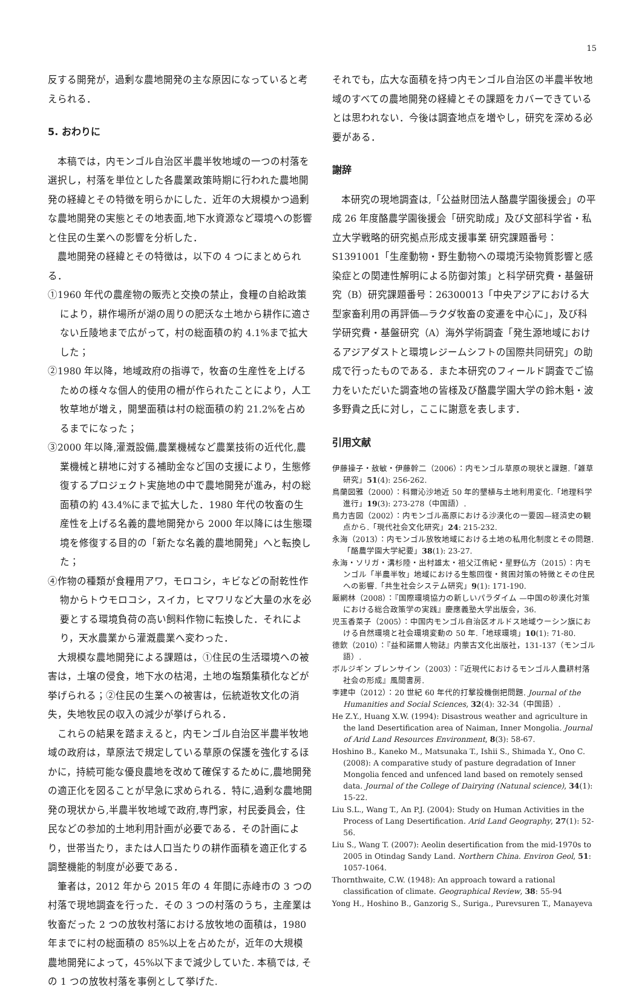15
反する開発が，過剰な農地開発の主な原因になっていると考えられる．
5. おわりに
本稿では，内モンゴル自治区半農半牧地域の一つの村落を選択し，村落を単位とした各農業政策時期に行われた農地開発の経緯とその特徴を明らかにした．近年の大規模かつ過剰な農地開発の実態とその地表面,地下水資源など環境への影響と住民の生業への影響を分析した．
農地開発の経緯とその特徴は，以下の 4 つにまとめられる．
①1960 年代の農産物の販売と交換の禁止，食糧の自給政策により，耕作場所が湖の周りの肥沃な土地から耕作に適さない丘陵地まで広がって，村の総面積の約 4.1%まで拡大した；
②1980 年以降，地域政府の指導で，牧畜の生産性を上げるための様々な個人的使用の柵が作られたことにより，人工牧草地が増え，開墾面積は村の総面積の約 21.2%を占めるまでになった；
③2000 年以降,灌漑設備,農業機械など農業技術の近代化,農業機械と耕地に対する補助金など国の支援により，生態修復するプロジェクト実施地の中で農地開発が進み，村の総面積の約 43.4%にまで拡大した．1980 年代の牧畜の生産性を上げる名義的農地開発から 2000 年以降には生態環境を修復する目的の「新たな名義的農地開発」へと転換した；
④作物の種類が食糧用アワ，モロコシ，キビなどの耐乾性作物からトウモロコシ，スイカ，ヒマワリなど大量の水を必要とする環境負荷の高い飼料作物に転換した．それにより，天水農業から灌漑農業へ変わった．
大規模な農地開発による課題は，①住民の生活環境への被害は，土壌の侵食，地下水の枯渇，土地の塩類集積化などが挙げられる；②住民の生業への被害は，伝統遊牧文化の消失，失地牧民の収入の減少が挙げられる．
これらの結果を踏まえると，内モンゴル自治区半農半牧地域の政府は，草原法で規定している草原の保護を強化するほかに，持続可能な優良農地を改めて確保するために,農地開発の適正化を図ることが早急に求められる．特に,過剰な農地開発の現状から,半農半牧地域で政府,専門家，村民委員会，住民などの参加的土地利用計画が必要である．その計画により，世帯当たり，または人口当たりの耕作面積を適正化する調整機能的制度が必要である．
筆者は，2012 年から 2015 年の 4 年間に赤峰市の 3 つの村落で現地調査を行った．その 3 つの村落のうち，主産業は牧畜だった 2 つの放牧村落における放牧地の面積は，1980 年までに村の総面積の 85%以上を占めたが，近年の大規模農地開発によって，45%以下まで減少していた. 本稿では, その 1 つの放牧村落を事例として挙げた.
それでも，広大な面積を持つ内モンゴル自治区の半農半牧地域のすべての農地開発の経緯とその課題をカバーできているとは思われない．今後は調査地点を増やし，研究を深める必要がある．
謝辞
本研究の現地調査は,「公益財団法人酪農学園後援会」の平成 26 年度酪農学園後援会「研究助成」及び文部科学省・私立大学戦略的研究拠点形成支援事業 研究課題番号：S1391001「生産動物・野生動物への環境汚染物質影響と感染症との関連性解明による防御対策」と科学研究費・基盤研究（B）研究課題番号：26300013「中央アジアにおける大型家畜利用の再評価—ラクダ牧畜の変遷を中心に」，及び科学研究費・基盤研究（A）海外学術調査「発生源地域におけるアジアダストと環境レジームシフトの国際共同研究」の助成で行ったものである．また本研究のフィールド調査でご協力をいただいた調査地の皆様及び酪農学園大学の鈴木魁・波多野貴之氏に対し，ここに謝意を表します．
引用文献
伊藤操子・敖敏・伊藤幹二（2006）：内モンゴル草原の現状と課題.「雑草研究」51(4): 256-262.
鳥蘭図雅（2000）：科爾沁沙地近 50 年的墾植与土地利用変化.「地理科学進行」19(3): 273-278（中国語）.
鳥力吉図（2002）：内モンゴル高原における沙漠化の一要因—経済史の観点から.「現代社会文化研究」24: 215-232.
永海（2013）：内モンゴル放牧地域における土地の私用化制度とその問題.「酪農学園大学紀要」38(1): 23-27.
永海・ソリガ・溝杉陸・出村雄太・祖父江侑紀・星野仏方（2015）：内モンゴル「半農半牧」地域における生態回復・貧困対策の特徴とその住民への影響.「共生社会システム研究」9(1): 171-190.
厳網林（2008）：『国際環境協力の新しいパラダイム —中国の砂漠化対策における総合政策学の実践』慶應義塾大学出版会，36.
児玉香菜子（2005）：中国内モンゴル自治区オルドス地域ウーシン旗における自然環境と社会環境変動の 50 年.「地球環境」10(1): 71-80.
德欽（2010）：『益和諾爾人物誌』内蒙古文化出版社，131-137（モンゴル語）.
ボルジギン ブレンサイン（2003）：『近現代におけるモンゴル人農耕村落社会の形成』風間書房.
李建中（2012）：20 世紀 60 年代的打撃投機倒把問題. Journal of the Humanities and Social Sciences, 32(4): 32-34（中国語）.
He Z.Y., Huang X.W. (1994): Disastrous weather and agriculture in the land Desertification area of Naiman, Inner Mongolia. Journal of Arid Land Resources Environment, 8(3): 58-67.
Hoshino B., Kaneko M., Matsunaka T., Ishii S., Shimada Y., Ono C. (2008): A comparative study of pasture degradation of Inner Mongolia fenced and unfenced land based on remotely sensed data. Journal of the College of Dairying (Natunal science), 34(1): 15-22.
Liu S.L., Wang T., An P.J. (2004): Study on Human Activities in the Process of Lang Desertification. Arid Land Geography, 27(1): 52-56.
Liu S., Wang T. (2007): Aeolin desertification from the mid-1970s to 2005 in Otindag Sandy Land. Northern China. Environ Geol, 51: 1057-1064.
Thornthwaite, C.W. (1948): An approach toward a rational classification of climate. Geographical Review, 38: 55-94
Yong H., Hoshino B., Ganzorig S., Suriga., Purevsuren T., Manayeva